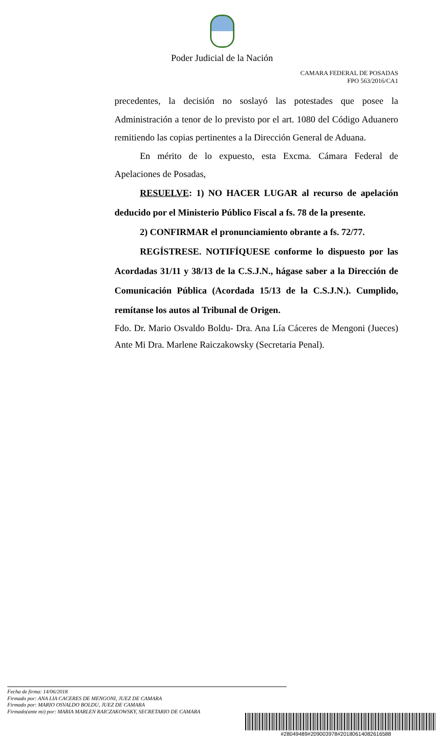Poder Judicial de la Nación
CAMARA FEDERAL DE POSADAS
FPO 563/2016/CA1
precedentes, la decisión no soslayó las potestades que posee la Administración a tenor de lo previsto por el art. 1080 del Código Aduanero remitiendo las copias pertinentes a la Dirección General de Aduana.
En mérito de lo expuesto, esta Excma. Cámara Federal de Apelaciones de Posadas,
RESUELVE: 1) NO HACER LUGAR al recurso de apelación deducido por el Ministerio Público Fiscal a fs. 78 de la presente.
2) CONFIRMAR el pronunciamiento obrante a fs. 72/77.
REGÍSTRESE. NOTIFÍQUESE conforme lo dispuesto por las Acordadas 31/11 y 38/13 de la C.S.J.N., hágase saber a la Dirección de Comunicación Pública (Acordada 15/13 de la C.S.J.N.). Cumplido, remítanse los autos al Tribunal de Origen.
Fdo. Dr. Mario Osvaldo Boldu- Dra. Ana Lía Cáceres de Mengoni (Jueces) Ante Mi Dra. Marlene Raiczakowsky (Secretaria Penal).
Fecha de firma: 14/06/2018
Firmado por: ANA LIA CACERES DE MENGONI, JUEZ DE CAMARA
Firmado por: MARIO OSVALDO BOLDU, JUEZ DE CAMARA
Firmado(ante mi) por: MARIA MARLEN RAICZAKOWSKY, SECRETARIO DE CAMARA
#28049489#209003978#20180614082616588